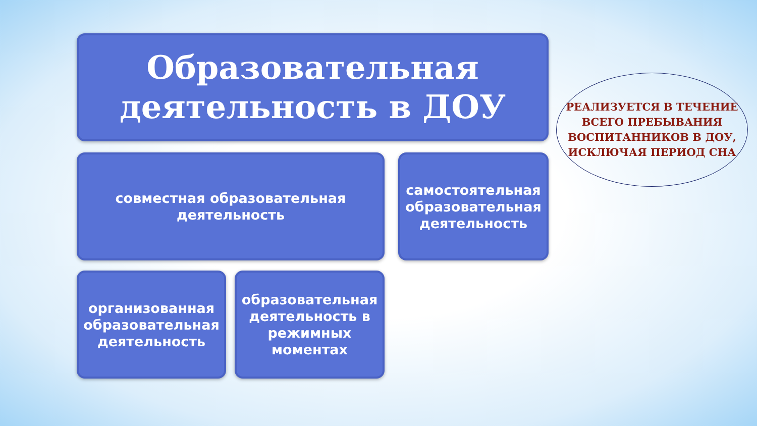Образовательная деятельность в ДОУ
РЕАЛИЗУЕТСЯ В ТЕЧЕНИЕ ВСЕГО ПРЕБЫВАНИЯ ВОСПИТАННИКОВ В ДОУ, ИСКЛЮЧАЯ ПЕРИОД СНА
совместная образовательная деятельность
самостоятельная образовательная деятельность
организованная образовательная деятельность
образовательная деятельность в режимных моментах